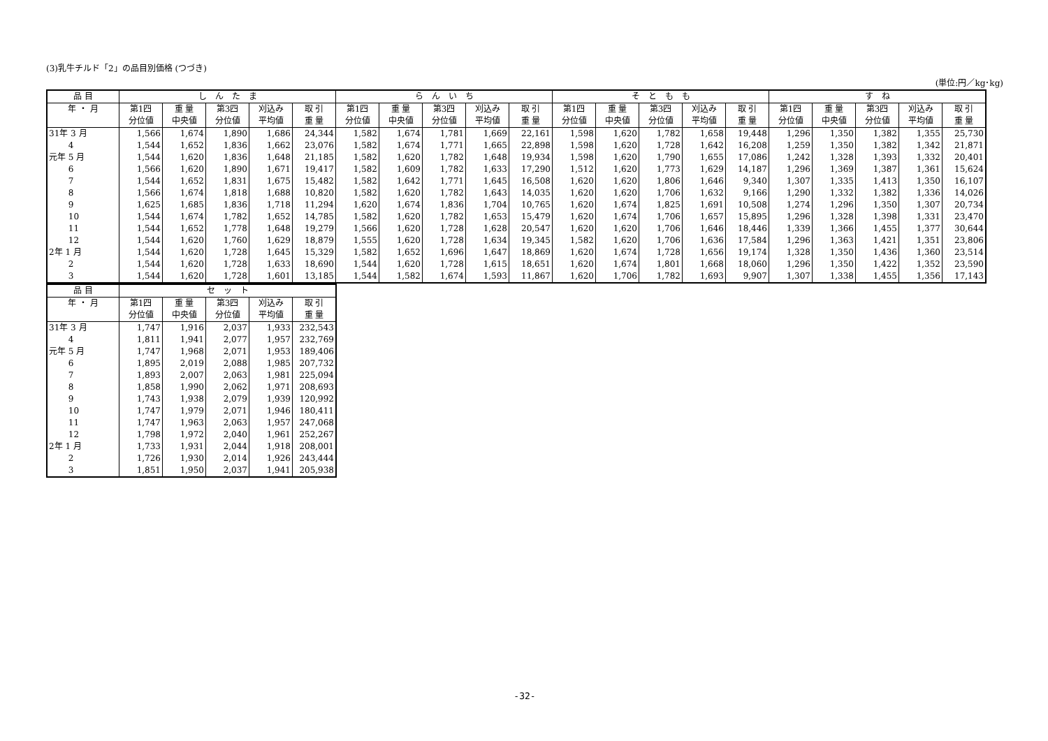(3)乳牛チルド「2」の品目別価格 (つづき)
(単位:円／kg･kg)
| 品 目 | し ん た ま | | | | | ら ん い ち | | | | | そ と も も | | | | | す ね | | | | |
| --- | --- | --- | --- | --- | --- | --- | --- | --- | --- | --- | --- | --- | --- | --- | --- | --- | --- | --- | --- | --- |
| 年 ・ 月 | 第1四 | 重 量 | 第3四 | 刈込み | 取 引 | 第1四 | 重 量 | 第3四 | 刈込み | 取 引 | 第1四 | 重 量 | 第3四 | 刈込み | 取 引 | 第1四 | 重 量 | 第3四 | 刈込み | 取 引 |
| | 分位値 | 中央値 | 分位値 | 平均値 | 重 量 | 分位値 | 中央値 | 分位値 | 平均値 | 重 量 | 分位値 | 中央値 | 分位値 | 平均値 | 重 量 | 分位値 | 中央値 | 分位値 | 平均値 | 重 量 |
| 31年 3 月 | 1,566 | 1,674 | 1,890 | 1,686 | 24,344 | 1,582 | 1,674 | 1,781 | 1,669 | 22,161 | 1,598 | 1,620 | 1,782 | 1,658 | 19,448 | 1,296 | 1,350 | 1,382 | 1,355 | 25,730 |
| 4 | 1,544 | 1,652 | 1,836 | 1,662 | 23,076 | 1,582 | 1,674 | 1,771 | 1,665 | 22,898 | 1,598 | 1,620 | 1,728 | 1,642 | 16,208 | 1,259 | 1,350 | 1,382 | 1,342 | 21,871 |
| 元年 5 月 | 1,544 | 1,620 | 1,836 | 1,648 | 21,185 | 1,582 | 1,620 | 1,782 | 1,648 | 19,934 | 1,598 | 1,620 | 1,790 | 1,655 | 17,086 | 1,242 | 1,328 | 1,393 | 1,332 | 20,401 |
| 6 | 1,566 | 1,620 | 1,890 | 1,671 | 19,417 | 1,582 | 1,609 | 1,782 | 1,633 | 17,290 | 1,512 | 1,620 | 1,773 | 1,629 | 14,187 | 1,296 | 1,369 | 1,387 | 1,361 | 15,624 |
| 7 | 1,544 | 1,652 | 1,831 | 1,675 | 15,482 | 1,582 | 1,642 | 1,771 | 1,645 | 16,508 | 1,620 | 1,620 | 1,806 | 1,646 | 9,340 | 1,307 | 1,335 | 1,413 | 1,350 | 16,107 |
| 8 | 1,566 | 1,674 | 1,818 | 1,688 | 10,820 | 1,582 | 1,620 | 1,782 | 1,643 | 14,035 | 1,620 | 1,620 | 1,706 | 1,632 | 9,166 | 1,290 | 1,332 | 1,382 | 1,336 | 14,026 |
| 9 | 1,625 | 1,685 | 1,836 | 1,718 | 11,294 | 1,620 | 1,674 | 1,836 | 1,704 | 10,765 | 1,620 | 1,674 | 1,825 | 1,691 | 10,508 | 1,274 | 1,296 | 1,350 | 1,307 | 20,734 |
| 10 | 1,544 | 1,674 | 1,782 | 1,652 | 14,785 | 1,582 | 1,620 | 1,782 | 1,653 | 15,479 | 1,620 | 1,674 | 1,706 | 1,657 | 15,895 | 1,296 | 1,328 | 1,398 | 1,331 | 23,470 |
| 11 | 1,544 | 1,652 | 1,778 | 1,648 | 19,279 | 1,566 | 1,620 | 1,728 | 1,628 | 20,547 | 1,620 | 1,620 | 1,706 | 1,646 | 18,446 | 1,339 | 1,366 | 1,455 | 1,377 | 30,644 |
| 12 | 1,544 | 1,620 | 1,760 | 1,629 | 18,879 | 1,555 | 1,620 | 1,728 | 1,634 | 19,345 | 1,582 | 1,620 | 1,706 | 1,636 | 17,584 | 1,296 | 1,363 | 1,421 | 1,351 | 23,806 |
| 2年 1 月 | 1,544 | 1,620 | 1,728 | 1,645 | 15,329 | 1,582 | 1,652 | 1,696 | 1,647 | 18,869 | 1,620 | 1,674 | 1,728 | 1,656 | 19,174 | 1,328 | 1,350 | 1,436 | 1,360 | 23,514 |
| 2 | 1,544 | 1,620 | 1,728 | 1,633 | 18,690 | 1,544 | 1,620 | 1,728 | 1,615 | 18,651 | 1,620 | 1,674 | 1,801 | 1,668 | 18,060 | 1,296 | 1,350 | 1,422 | 1,352 | 23,590 |
| 3 | 1,544 | 1,620 | 1,728 | 1,601 | 13,185 | 1,544 | 1,582 | 1,674 | 1,593 | 11,867 | 1,620 | 1,706 | 1,782 | 1,693 | 9,907 | 1,307 | 1,338 | 1,455 | 1,356 | 17,143 |
| 品 目 | セ ッ ト | | | | |
| --- | --- | --- | --- | --- | --- |
| 年 ・ 月 | 第1四 | 重 量 | 第3四 | 刈込み | 取 引 |
| | 分位値 | 中央値 | 分位値 | 平均値 | 重 量 |
| 31年 3 月 | 1,747 | 1,916 | 2,037 | 1,933 | 232,543 |
| 4 | 1,811 | 1,941 | 2,077 | 1,957 | 232,769 |
| 元年 5 月 | 1,747 | 1,968 | 2,071 | 1,953 | 189,406 |
| 6 | 1,895 | 2,019 | 2,088 | 1,985 | 207,732 |
| 7 | 1,893 | 2,007 | 2,063 | 1,981 | 225,094 |
| 8 | 1,858 | 1,990 | 2,062 | 1,971 | 208,693 |
| 9 | 1,743 | 1,938 | 2,079 | 1,939 | 120,992 |
| 10 | 1,747 | 1,979 | 2,071 | 1,946 | 180,411 |
| 11 | 1,747 | 1,963 | 2,063 | 1,957 | 247,068 |
| 12 | 1,798 | 1,972 | 2,040 | 1,961 | 252,267 |
| 2年 1 月 | 1,733 | 1,931 | 2,044 | 1,918 | 208,001 |
| 2 | 1,726 | 1,930 | 2,014 | 1,926 | 243,444 |
| 3 | 1,851 | 1,950 | 2,037 | 1,941 | 205,938 |
-32-